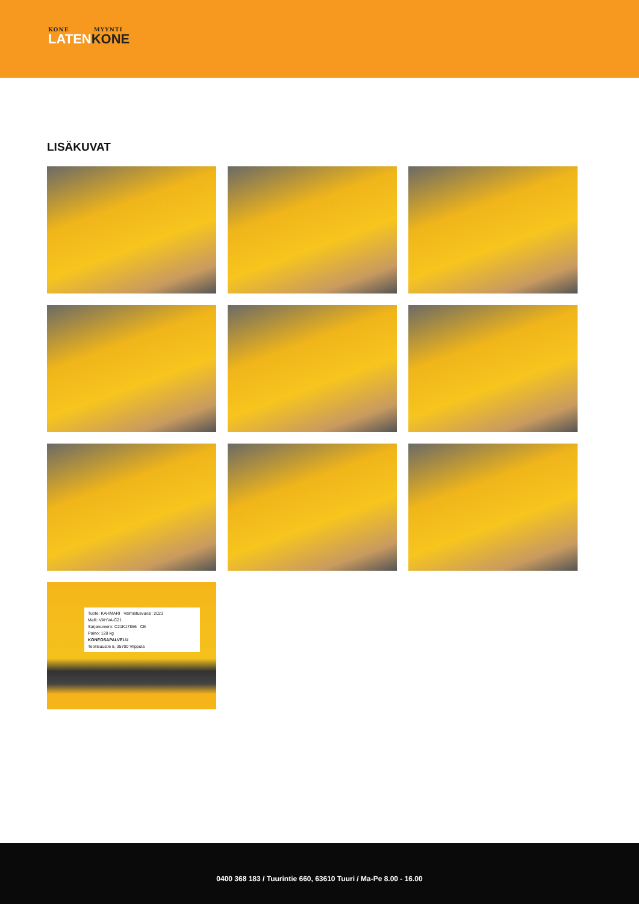KONE MYYNTI
LATENKONE
LISÄKUVAT
Tuote: KAHMARI Valmistusvuosi: 2023
Malli: VAHVA-C21
Sarjanumero: C21K17856 CE
Paino: 120 kg
KONEOSAPALVELU
Teollisuustie 5, 35700 Vilppula
0400 368 183 / Tuurintie 660, 63610 Tuuri / Ma-Pe 8.00 - 16.00